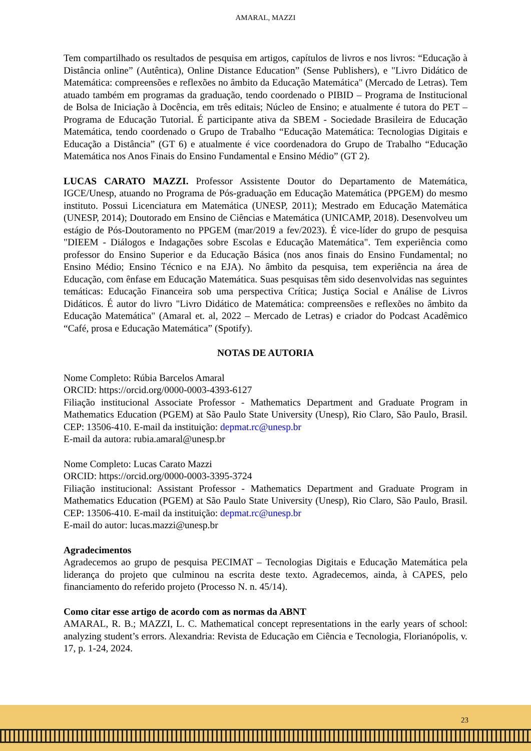AMARAL, MAZZI
Tem compartilhado os resultados de pesquisa em artigos, capítulos de livros e nos livros: “Educação à Distância online” (Autêntica), Online Distance Education” (Sense Publishers), e "Livro Didático de Matemática: compreensões e reflexões no âmbito da Educação Matemática" (Mercado de Letras). Tem atuado também em programas da graduação, tendo coordenado o PIBID – Programa de Institucional de Bolsa de Iniciação à Docência, em três editais; Núcleo de Ensino; e atualmente é tutora do PET – Programa de Educação Tutorial. É participante ativa da SBEM - Sociedade Brasileira de Educação Matemática, tendo coordenado o Grupo de Trabalho “Educação Matemática: Tecnologias Digitais e Educação a Distância” (GT 6) e atualmente é vice coordenadora do Grupo de Trabalho “Educação Matemática nos Anos Finais do Ensino Fundamental e Ensino Médio” (GT 2).
LUCAS CARATO MAZZI. Professor Assistente Doutor do Departamento de Matemática, IGCE/Unesp, atuando no Programa de Pós-graduação em Educação Matemática (PPGEM) do mesmo instituto. Possui Licenciatura em Matemática (UNESP, 2011); Mestrado em Educação Matemática (UNESP, 2014); Doutorado em Ensino de Ciências e Matemática (UNICAMP, 2018). Desenvolveu um estágio de Pós-Doutoramento no PPGEM (mar/2019 a fev/2023). É vice-líder do grupo de pesquisa "DIEEM - Diálogos e Indagações sobre Escolas e Educação Matemática". Tem experiência como professor do Ensino Superior e da Educação Básica (nos anos finais do Ensino Fundamental; no Ensino Médio; Ensino Técnico e na EJA). No âmbito da pesquisa, tem experiência na área de Educação, com ênfase em Educação Matemática. Suas pesquisas têm sido desenvolvidas nas seguintes temáticas: Educação Financeira sob uma perspectiva Crítica; Justiça Social e Análise de Livros Didáticos. É autor do livro "Livro Didático de Matemática: compreensões e reflexões no âmbito da Educação Matemática" (Amaral et. al, 2022 – Mercado de Letras) e criador do Podcast Acadêmico “Café, prosa e Educação Matemática” (Spotify).
NOTAS DE AUTORIA
Nome Completo: Rúbia Barcelos Amaral
ORCID: https://orcid.org/0000-0003-4393-6127
Filiação institucional Associate Professor - Mathematics Department and Graduate Program in Mathematics Education (PGEM) at São Paulo State University (Unesp), Rio Claro, São Paulo, Brasil. CEP: 13506-410. E-mail da instituição: depmat.rc@unesp.br
E-mail da autora: rubia.amaral@unesp.br
Nome Completo: Lucas Carato Mazzi
ORCID: https://orcid.org/0000-0003-3395-3724
Filiação institucional: Assistant Professor - Mathematics Department and Graduate Program in Mathematics Education (PGEM) at São Paulo State University (Unesp), Rio Claro, São Paulo, Brasil. CEP: 13506-410. E-mail da instituição: depmat.rc@unesp.br
E-mail do autor: lucas.mazzi@unesp.br
Agradecimentos
Agradecemos ao grupo de pesquisa PECIMAT – Tecnologias Digitais e Educação Matemática pela liderança do projeto que culminou na escrita deste texto. Agradecemos, ainda, à CAPES, pelo financiamento do referido projeto (Processo N. n. 45/14).
Como citar esse artigo de acordo com as normas da ABNT
AMARAL, R. B.; MAZZI, L. C. Mathematical concept representations in the early years of school: analyzing student’s errors. Alexandria: Revista de Educação em Ciência e Tecnologia, Florianópolis, v. 17, p. 1-24, 2024.
23